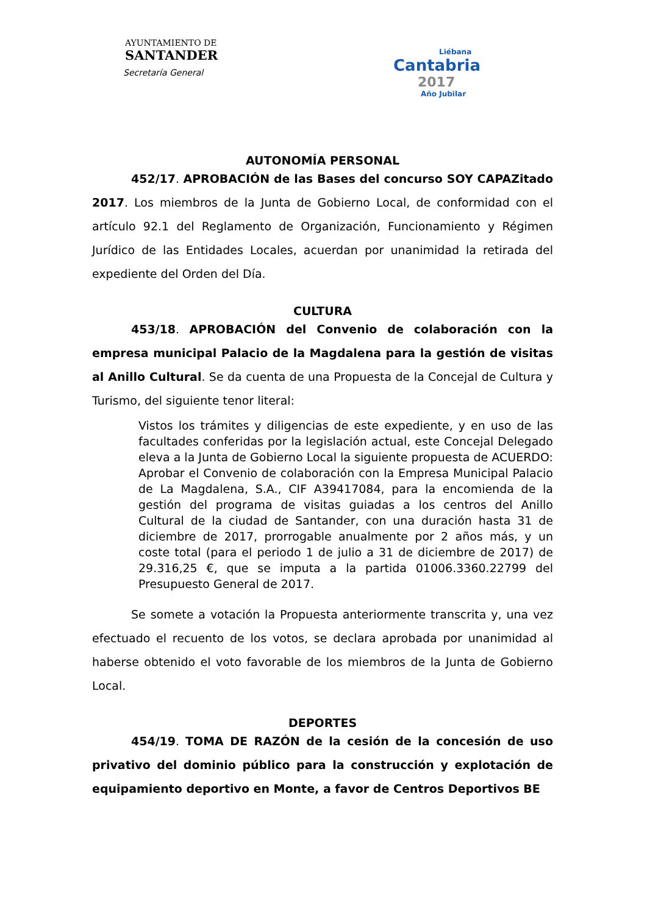AYUNTAMIENTO DE
SANTANDER
Secretaría General
Liébana
Cantabria
2017
Año Jubilar
AUTONOMÍA PERSONAL
452/17. APROBACIÓN de las Bases del concurso SOY CAPAZitado 2017. Los miembros de la Junta de Gobierno Local, de conformidad con el artículo 92.1 del Reglamento de Organización, Funcionamiento y Régimen Jurídico de las Entidades Locales, acuerdan por unanimidad la retirada del expediente del Orden del Día.
CULTURA
453/18. APROBACIÓN del Convenio de colaboración con la empresa municipal Palacio de la Magdalena para la gestión de visitas al Anillo Cultural. Se da cuenta de una Propuesta de la Concejal de Cultura y Turismo, del siguiente tenor literal:
Vistos los trámites y diligencias de este expediente, y en uso de las facultades conferidas por la legislación actual, este Concejal Delegado eleva a la Junta de Gobierno Local la siguiente propuesta de ACUERDO: Aprobar el Convenio de colaboración con la Empresa Municipal Palacio de La Magdalena, S.A., CIF A39417084, para la encomienda de la gestión del programa de visitas guiadas a los centros del Anillo Cultural de la ciudad de Santander, con una duración hasta 31 de diciembre de 2017, prorrogable anualmente por 2 años más, y un coste total (para el periodo 1 de julio a 31 de diciembre de 2017) de 29.316,25 €, que se imputa a la partida 01006.3360.22799 del Presupuesto General de 2017.
Se somete a votación la Propuesta anteriormente transcrita y, una vez efectuado el recuento de los votos, se declara aprobada por unanimidad al haberse obtenido el voto favorable de los miembros de la Junta de Gobierno Local.
DEPORTES
454/19. TOMA DE RAZÓN de la cesión de la concesión de uso privativo del dominio público para la construcción y explotación de equipamiento deportivo en Monte, a favor de Centros Deportivos BE